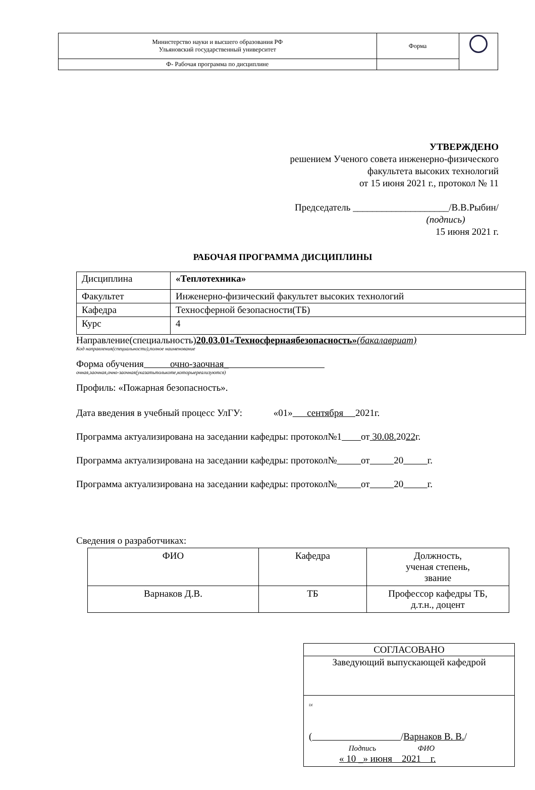| Министерство науки и высшего образования РФ Ульяновский государственный университет | Форма | |
| Ф- Рабочая программа по дисциплине | | |
УТВЕРЖДЕНО
решением Ученого совета инженерно-физического
факультета высоких технологий
от 15 июня 2021 г., протокол № 11
Председатель ____________________/В.В.Рыбин/
(подпись)
15 июня 2021 г.
РАБОЧАЯ ПРОГРАММА ДИСЦИПЛИНЫ
| Дисциплина | «Теплотехника» |
| Факультет | Инженерно-физический факультет высоких технологий |
| Кафедра | Техносферной безопасности(ТБ) |
| Курс | 4 |
Направление(специальность)20.03.01«Техносфернаябезопасность»(бакалавриат)
Код направления(специальности),полное наименование
Форма обучения очно-заочная_
очная,заочная,очно-заочная(указатьтолькоте,которыереализуются)
Профиль: «Пожарная безопасность».
Дата введения в учебный процесс УлГУ: «01» сентября 2021г.
Программа актуализирована на заседании кафедры: протокол№1 от 30.08. 2022г.
Программа актуализирована на заседании кафедры: протокол№ от 20 г.
Программа актуализирована на заседании кафедры: протокол№ от 20 г.
Сведения о разработчиках:
| ФИО | Кафедра | Должность, ученая степень, звание |
| Варнаков Д.В. | ТБ | Профессор кафедры ТБ, д.т.н., доцент |
| СОГЛАСОВАНО |
| Заведующий выпускающей кафедрой |
| Df ( / Варнаков В. В. / Подпись ФИО « 10 _» июня 2021 г. |